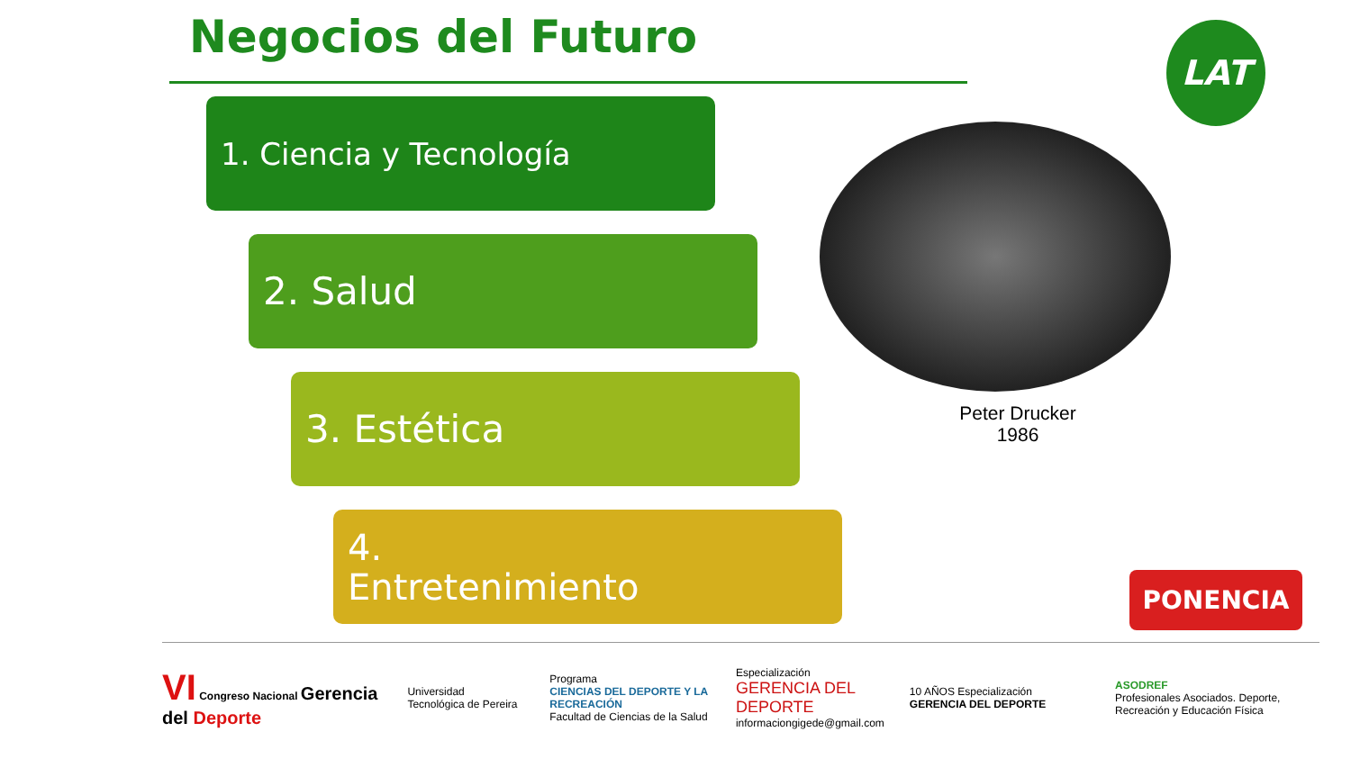Negocios del Futuro LAT
1. Ciencia y Tecnología
2. Salud
3. Estética
4.
Entretenimiento
Peter Drucker
1986
PONENCIA
VI Congreso Nacional Gerencia del Deporte
Universidad Tecnológica de Pereira
Programa
CIENCIAS DEL DEPORTE Y LA RECREACIÓN
Facultad de Ciencias de la Salud
Especialización
GERENCIA DEL DEPORTE
informaciongigede@gmail.com
10 AÑOS Especialización GERENCIA DEL DEPORTE
ASODREF
Profesionales Asociados. Deporte, Recreación y Educación Física